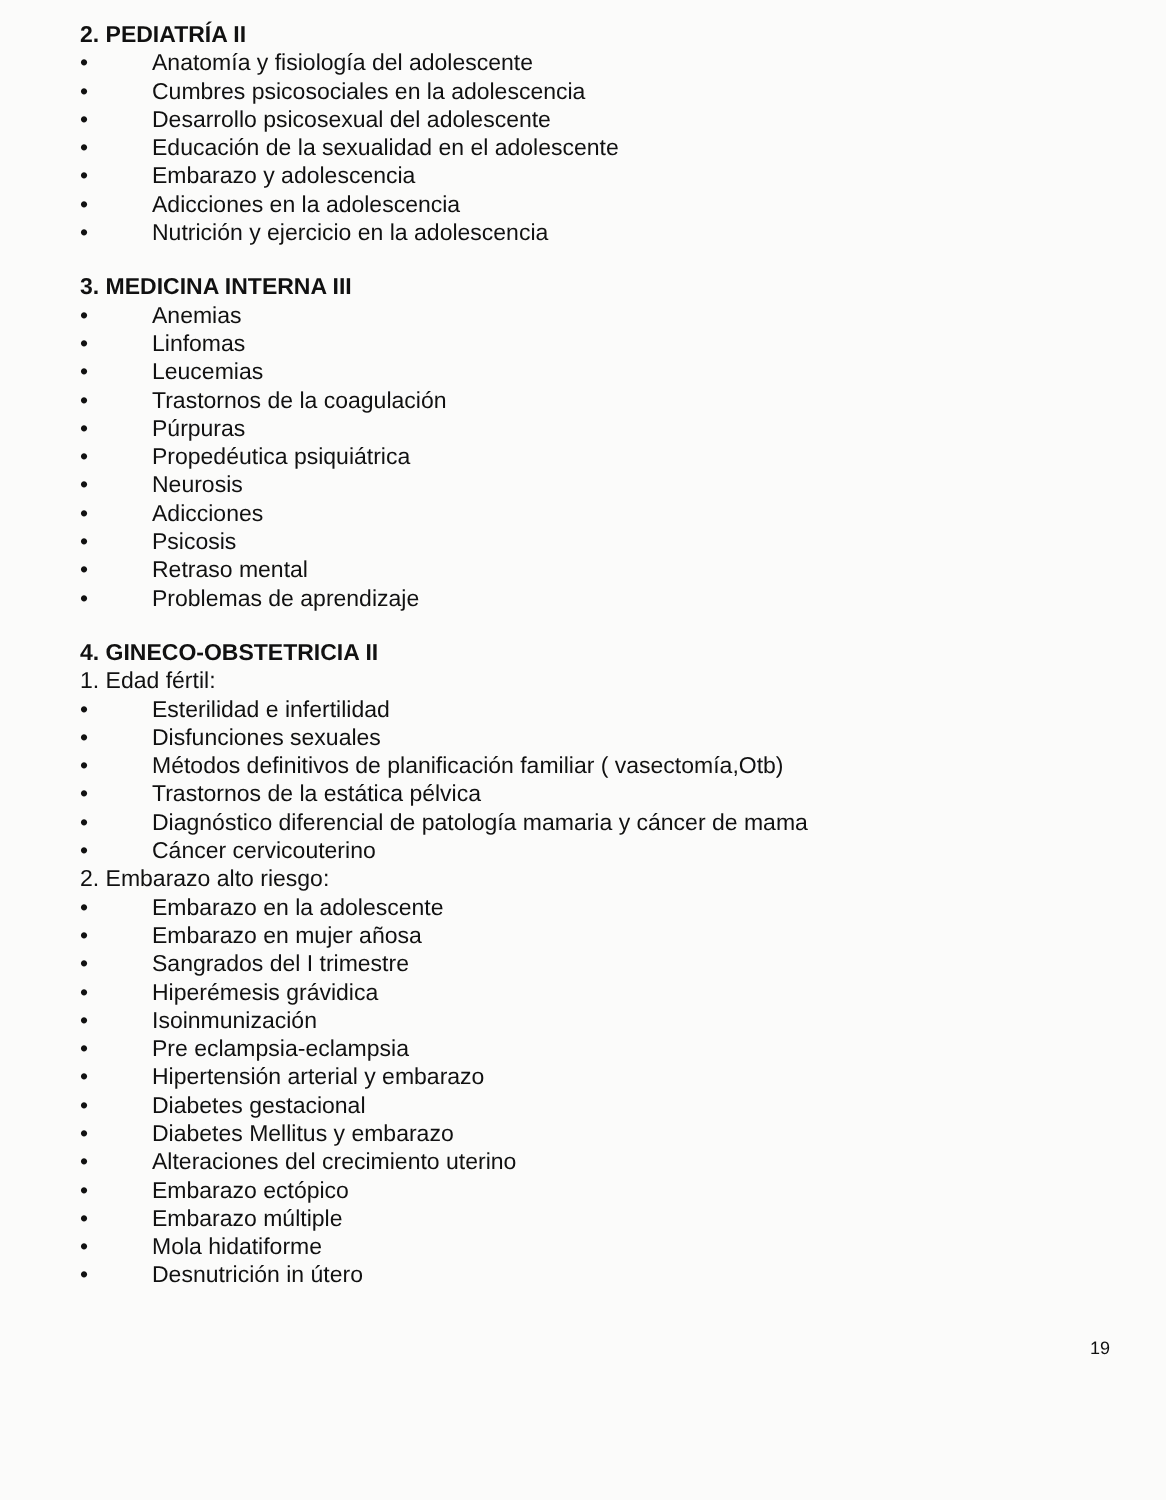2. PEDIATRÍA II
• Anatomía y fisiología del adolescente
• Cumbres psicosociales en la adolescencia
• Desarrollo psicosexual del adolescente
• Educación de la sexualidad en el adolescente
• Embarazo y adolescencia
• Adicciones en la adolescencia
• Nutrición y ejercicio en la adolescencia
3. MEDICINA INTERNA III
• Anemias
• Linfomas
• Leucemias
• Trastornos de la coagulación
• Púrpuras
• Propedéutica psiquiátrica
• Neurosis
• Adicciones
• Psicosis
• Retraso mental
• Problemas de aprendizaje
4. GINECO-OBSTETRICIA II
1. Edad fértil:
• Esterilidad e infertilidad
• Disfunciones sexuales
• Métodos definitivos de planificación familiar ( vasectomía,Otb)
• Trastornos de la estática pélvica
• Diagnóstico diferencial de patología mamaria y cáncer de mama
• Cáncer cervicouterino
2. Embarazo alto riesgo:
• Embarazo en la adolescente
• Embarazo en mujer añosa
• Sangrados del I trimestre
• Hiperémesis grávidica
• Isoinmunización
• Pre eclampsia-eclampsia
• Hipertensión arterial y embarazo
• Diabetes gestacional
• Diabetes Mellitus y embarazo
• Alteraciones del crecimiento uterino
• Embarazo ectópico
• Embarazo múltiple
• Mola hidatiforme
• Desnutrición in útero
19